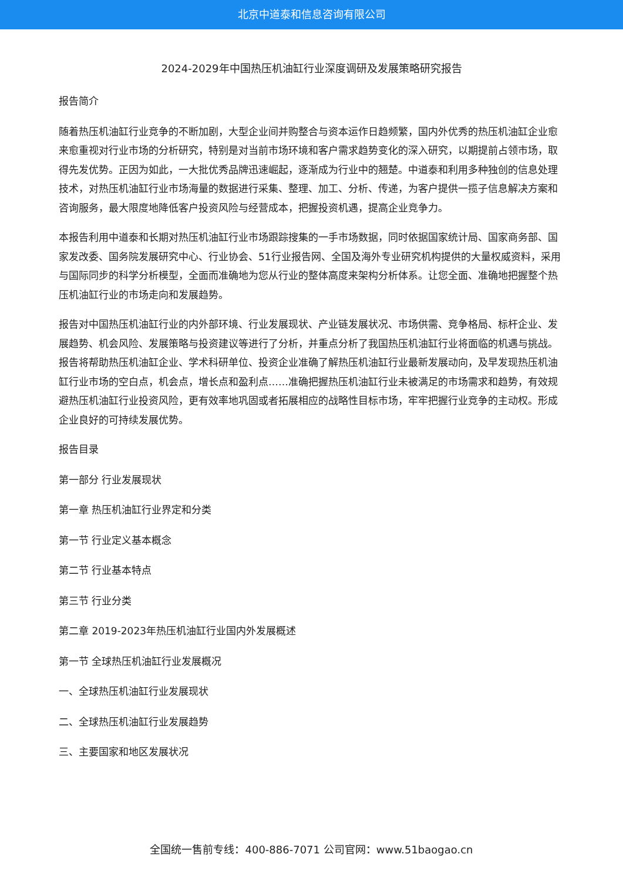北京中道泰和信息咨询有限公司
2024-2029年中国热压机油缸行业深度调研及发展策略研究报告
报告简介
随着热压机油缸行业竞争的不断加剧，大型企业间并购整合与资本运作日趋频繁，国内外优秀的热压机油缸企业愈来愈重视对行业市场的分析研究，特别是对当前市场环境和客户需求趋势变化的深入研究，以期提前占领市场，取得先发优势。正因为如此，一大批优秀品牌迅速崛起，逐渐成为行业中的翘楚。中道泰和利用多种独创的信息处理技术，对热压机油缸行业市场海量的数据进行采集、整理、加工、分析、传递，为客户提供一揽子信息解决方案和咨询服务，最大限度地降低客户投资风险与经营成本，把握投资机遇，提高企业竞争力。
本报告利用中道泰和长期对热压机油缸行业市场跟踪搜集的一手市场数据，同时依据国家统计局、国家商务部、国家发改委、国务院发展研究中心、行业协会、51行业报告网、全国及海外专业研究机构提供的大量权威资料，采用与国际同步的科学分析模型，全面而准确地为您从行业的整体高度来架构分析体系。让您全面、准确地把握整个热压机油缸行业的市场走向和发展趋势。
报告对中国热压机油缸行业的内外部环境、行业发展现状、产业链发展状况、市场供需、竞争格局、标杆企业、发展趋势、机会风险、发展策略与投资建议等进行了分析，并重点分析了我国热压机油缸行业将面临的机遇与挑战。报告将帮助热压机油缸企业、学术科研单位、投资企业准确了解热压机油缸行业最新发展动向，及早发现热压机油缸行业市场的空白点，机会点，增长点和盈利点……准确把握热压机油缸行业未被满足的市场需求和趋势，有效规避热压机油缸行业投资风险，更有效率地巩固或者拓展相应的战略性目标市场，牢牢把握行业竞争的主动权。形成企业良好的可持续发展优势。
报告目录
第一部分 行业发展现状
第一章 热压机油缸行业界定和分类
第一节 行业定义基本概念
第二节 行业基本特点
第三节 行业分类
第二章 2019-2023年热压机油缸行业国内外发展概述
第一节 全球热压机油缸行业发展概况
一、全球热压机油缸行业发展现状
二、全球热压机油缸行业发展趋势
三、主要国家和地区发展状况
全国统一售前专线：400-886-7071 公司官网：www.51baogao.cn